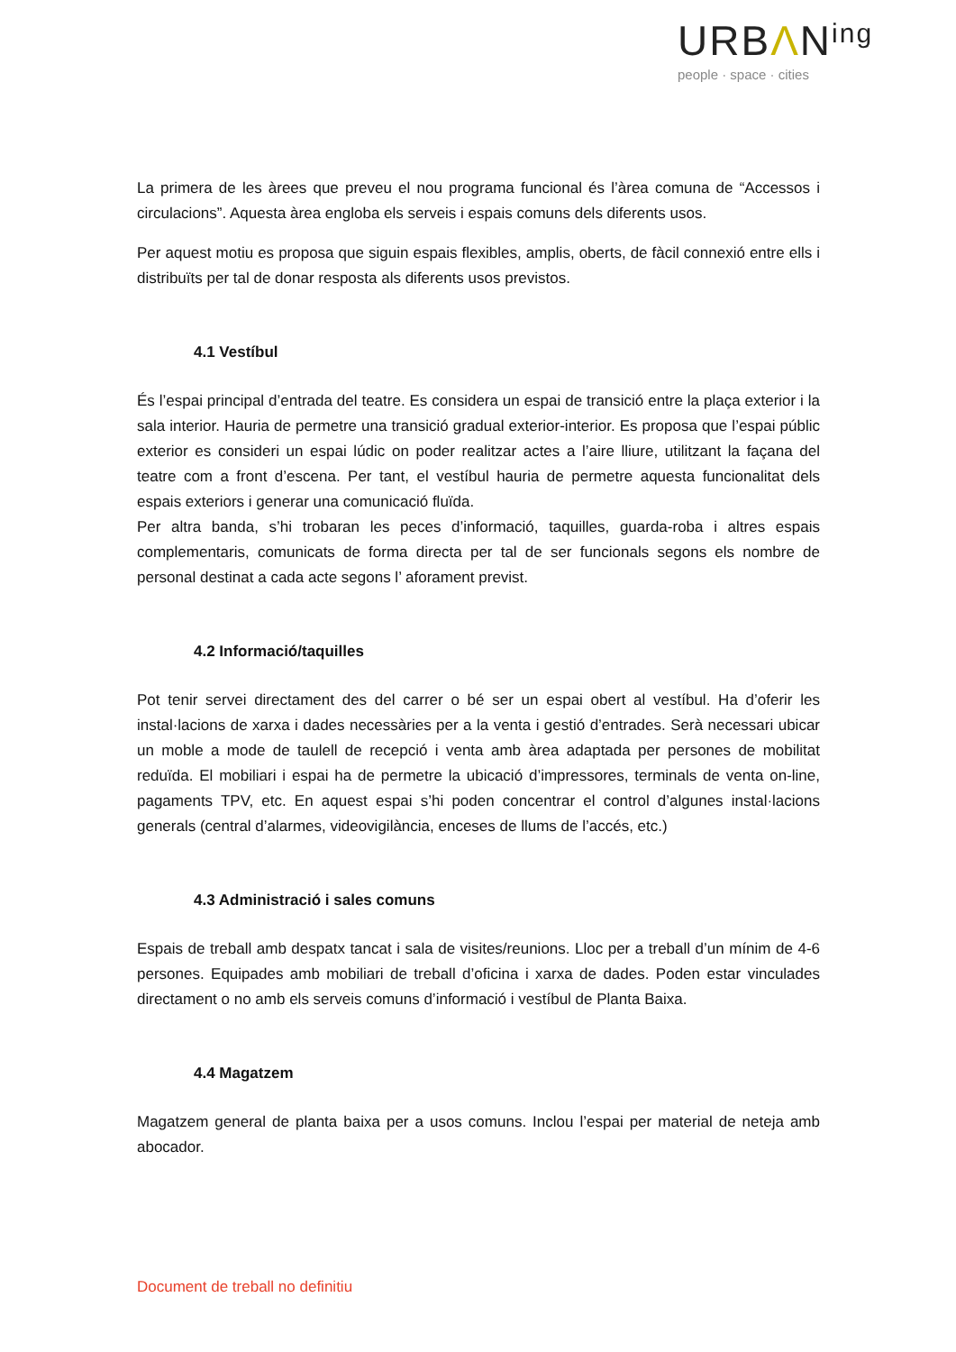URBΛN<sup>ing</sup>
people · space · cities
La primera de les àrees que preveu el nou programa funcional és l’àrea comuna de “Accessos i circulacions”. Aquesta àrea engloba els serveis i espais comuns dels diferents usos.
Per aquest motiu es proposa que siguin espais flexibles, amplis, oberts, de fàcil connexió entre ells i distribuïts per tal de donar resposta als diferents usos previstos.
4.1 Vestíbul
És l’espai principal d’entrada del teatre. Es considera un espai de transició entre la plaça exterior i la sala interior. Hauria de permetre una transició gradual exterior-interior. Es proposa que l’espai públic exterior es consideri un espai lúdic on poder realitzar actes a l’aire lliure, utilitzant la façana del teatre com a front d’escena. Per tant, el vestíbul hauria de permetre aquesta funcionalitat dels espais exteriors i generar una comunicació fluïda.
Per altra banda, s’hi trobaran les peces d’informació, taquilles, guarda-roba i altres espais complementaris, comunicats de forma directa per tal de ser funcionals segons els nombre de personal destinat a cada acte segons l’ aforament previst.
4.2 Informació/taquilles
Pot tenir servei directament des del carrer o bé ser un espai obert al vestíbul. Ha d’oferir les instal·lacions de xarxa i dades necessàries per a la venta i gestió d’entrades. Serà necessari ubicar un moble a mode de taulell de recepció i venta amb àrea adaptada per persones de mobilitat reduïda. El mobiliari i espai ha de permetre la ubicació d’impressores, terminals de venta on-line, pagaments TPV, etc. En aquest espai s’hi poden concentrar el control d’algunes instal·lacions generals (central d’alarmes, videovigilància, enceses de llums de l’accés, etc.)
4.3 Administració i sales comuns
Espais de treball amb despatx tancat i sala de visites/reunions. Lloc per a treball d’un mínim de 4-6 persones. Equipades amb mobiliari de treball d’oficina i xarxa de dades. Poden estar vinculades directament o no amb els serveis comuns d’informació i vestíbul de Planta Baixa.
4.4 Magatzem
Magatzem general de planta baixa per a usos comuns. Inclou l’espai per material de neteja amb abocador.
Document de treball no definitiu